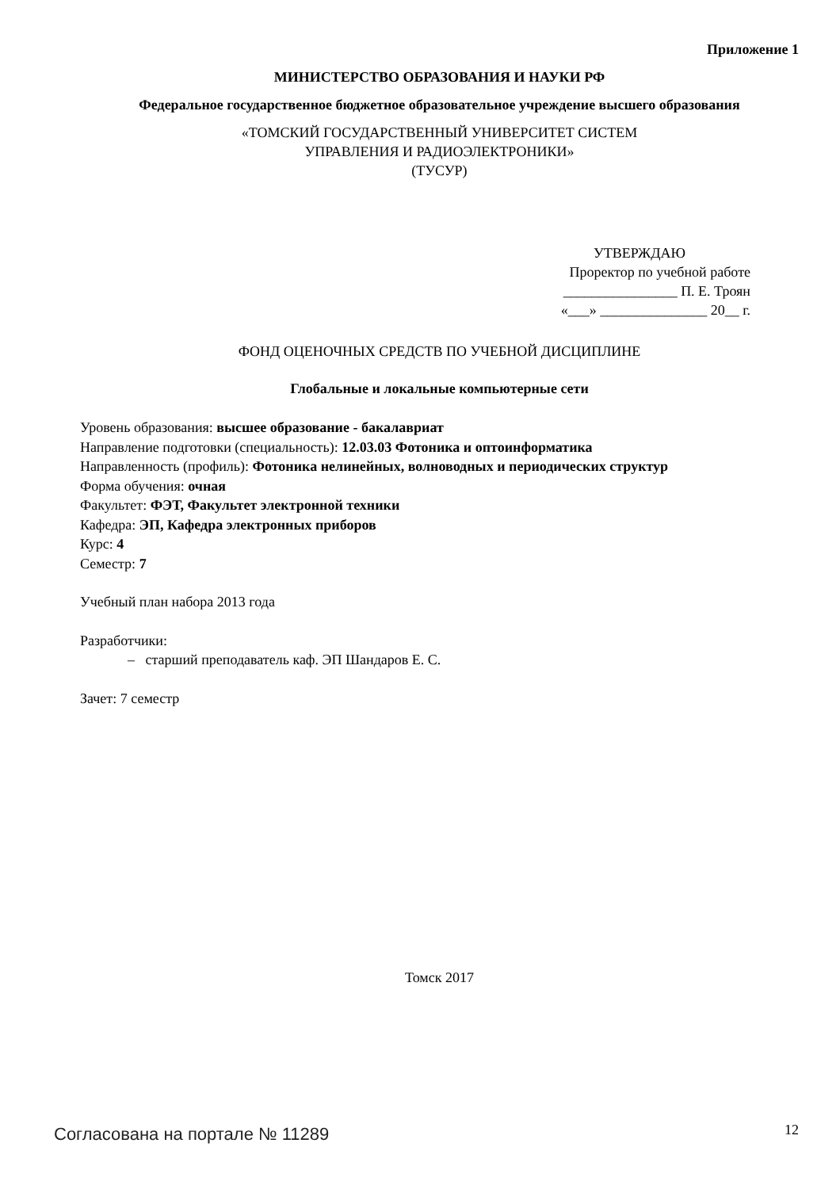Приложение 1
МИНИСТЕРСТВО ОБРАЗОВАНИЯ И НАУКИ РФ
Федеральное государственное бюджетное образовательное учреждение высшего образования
«ТОМСКИЙ ГОСУДАРСТВЕННЫЙ УНИВЕРСИТЕТ СИСТЕМ
УПРАВЛЕНИЯ И РАДИОЭЛЕКТРОНИКИ»
(ТУСУР)
УТВЕРЖДАЮ
Проректор по учебной работе
________________ П. Е. Троян
«___» _______________ 20__ г.
ФОНД ОЦЕНОЧНЫХ СРЕДСТВ ПО УЧЕБНОЙ ДИСЦИПЛИНЕ
Глобальные и локальные компьютерные сети
Уровень образования: высшее образование - бакалавриат
Направление подготовки (специальность): 12.03.03 Фотоника и оптоинформатика
Направленность (профиль): Фотоника нелинейных, волноводных и периодических структур
Форма обучения: очная
Факультет: ФЭТ, Факультет электронной техники
Кафедра: ЭП, Кафедра электронных приборов
Курс: 4
Семестр: 7
Учебный план набора 2013 года
Разработчики:
– старший преподаватель каф. ЭП Шандаров Е. С.
Зачет: 7 семестр
Томск 2017
Согласована на портале № 11289 12